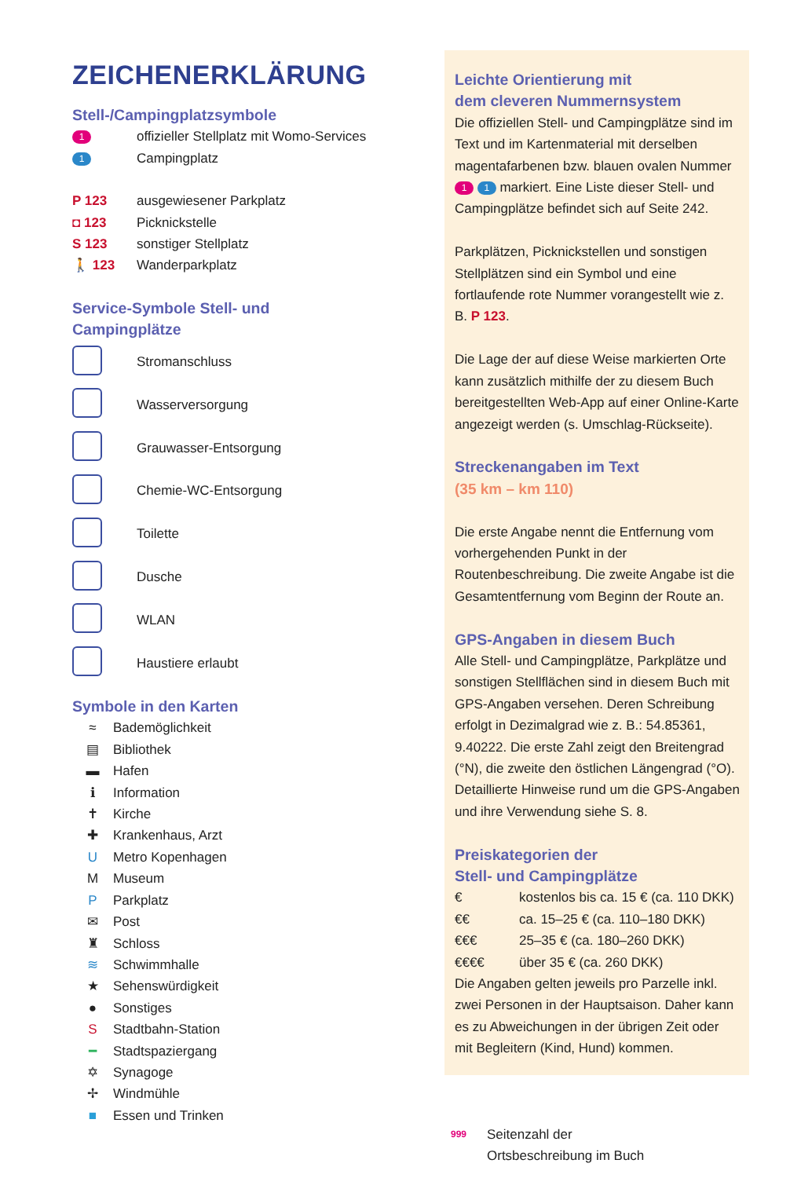ZEICHENERKLÄRUNG
Stell-/Campingplatzsymbole
1 offizieller Stellplatz mit Womo-Services
1 Campingplatz
P 123 ausgewiesener Parkplatz
◘ 123 Picknickstelle
S 123 sonstiger Stellplatz
🚶 123 Wanderparkplatz
Service-Symbole Stell- und
Campingplätze
Stromanschluss
Wasserversorgung
Grauwasser-Entsorgung
Chemie-WC-Entsorgung
Toilette
Dusche
WLAN
Haustiere erlaubt
Symbole in den Karten
≈ Bademöglichkeit
▤ Bibliothek
▬ Hafen
ℹ Information
✝ Kirche
✚ Krankenhaus, Arzt
U Metro Kopenhagen
M Museum
P Parkplatz
✉ Post
♜ Schloss
≋ Schwimmhalle
★ Sehenswürdigkeit
● Sonstiges
S Stadtbahn-Station
━ Stadtspaziergang
✡ Synagoge
✢ Windmühle
■ Essen und Trinken
Leichte Orientierung mit
dem cleveren Nummernsystem
Die offiziellen Stell- und Campingplätze sind im Text und im Kartenmaterial mit derselben magentafarbenen bzw. blauen ovalen Nummer 1 1 markiert. Eine Liste dieser Stell- und Campingplätze befindet sich auf Seite 242.
Parkplätzen, Picknickstellen und sonstigen Stellplätzen sind ein Symbol und eine fortlaufende rote Nummer vorangestellt wie z. B. P 123.
Die Lage der auf diese Weise markierten Orte kann zusätzlich mithilfe der zu diesem Buch bereitgestellten Web-App auf einer Online-Karte angezeigt werden (s. Umschlag-Rückseite).
Streckenangaben im Text
(35 km – km 110)
Die erste Angabe nennt die Entfernung vom vorhergehenden Punkt in der Routenbeschreibung. Die zweite Angabe ist die Gesamtentfernung vom Beginn der Route an.
GPS-Angaben in diesem Buch
Alle Stell- und Campingplätze, Parkplätze und sonstigen Stellflächen sind in diesem Buch mit GPS-Angaben versehen. Deren Schreibung erfolgt in Dezimalgrad wie z. B.: 54.85361, 9.40222. Die erste Zahl zeigt den Breitengrad (°N), die zweite den östlichen Längengrad (°O). Detaillierte Hinweise rund um die GPS-Angaben und ihre Verwendung siehe S. 8.
Preiskategorien der
Stell- und Campingplätze
| € | kostenlos bis ca. 15 € (ca. 110 DKK) |
| €€ | ca. 15–25 € (ca. 110–180 DKK) |
| €€€ | 25–35 € (ca. 180–260 DKK) |
| €€€€ | über 35 € (ca. 260 DKK) |
Die Angaben gelten jeweils pro Parzelle inkl. zwei Personen in der Hauptsaison. Daher kann es zu Abweichungen in der übrigen Zeit oder mit Begleitern (Kind, Hund) kommen.
999 Seitenzahl der
Ortsbeschreibung im Buch